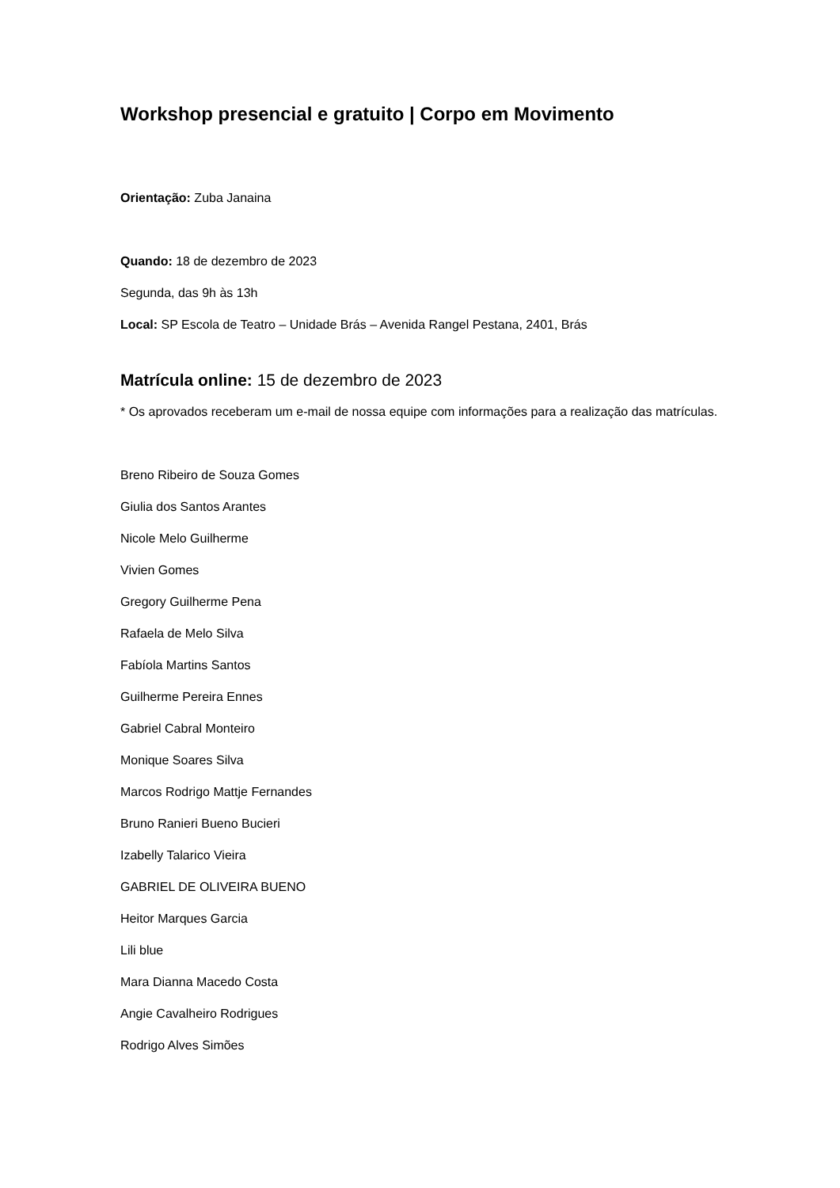Workshop presencial e gratuito | Corpo em Movimento
Orientação: Zuba Janaina
Quando: 18 de dezembro de 2023
Segunda, das 9h às 13h
Local: SP Escola de Teatro – Unidade Brás – Avenida Rangel Pestana, 2401, Brás
Matrícula online: 15 de dezembro de 2023
* Os aprovados receberam um e-mail de nossa equipe com informações para a realização das matrículas.
Breno Ribeiro de Souza Gomes
Giulia dos Santos Arantes
Nicole Melo Guilherme
Vivien Gomes
Gregory Guilherme Pena
Rafaela de Melo Silva
Fabíola Martins Santos
Guilherme Pereira Ennes
Gabriel Cabral Monteiro
Monique Soares Silva
Marcos Rodrigo Mattje Fernandes
Bruno Ranieri Bueno Bucieri
Izabelly Talarico Vieira
GABRIEL DE OLIVEIRA BUENO
Heitor Marques Garcia
Lili blue
Mara Dianna Macedo Costa
Angie Cavalheiro Rodrigues
Rodrigo Alves Simões